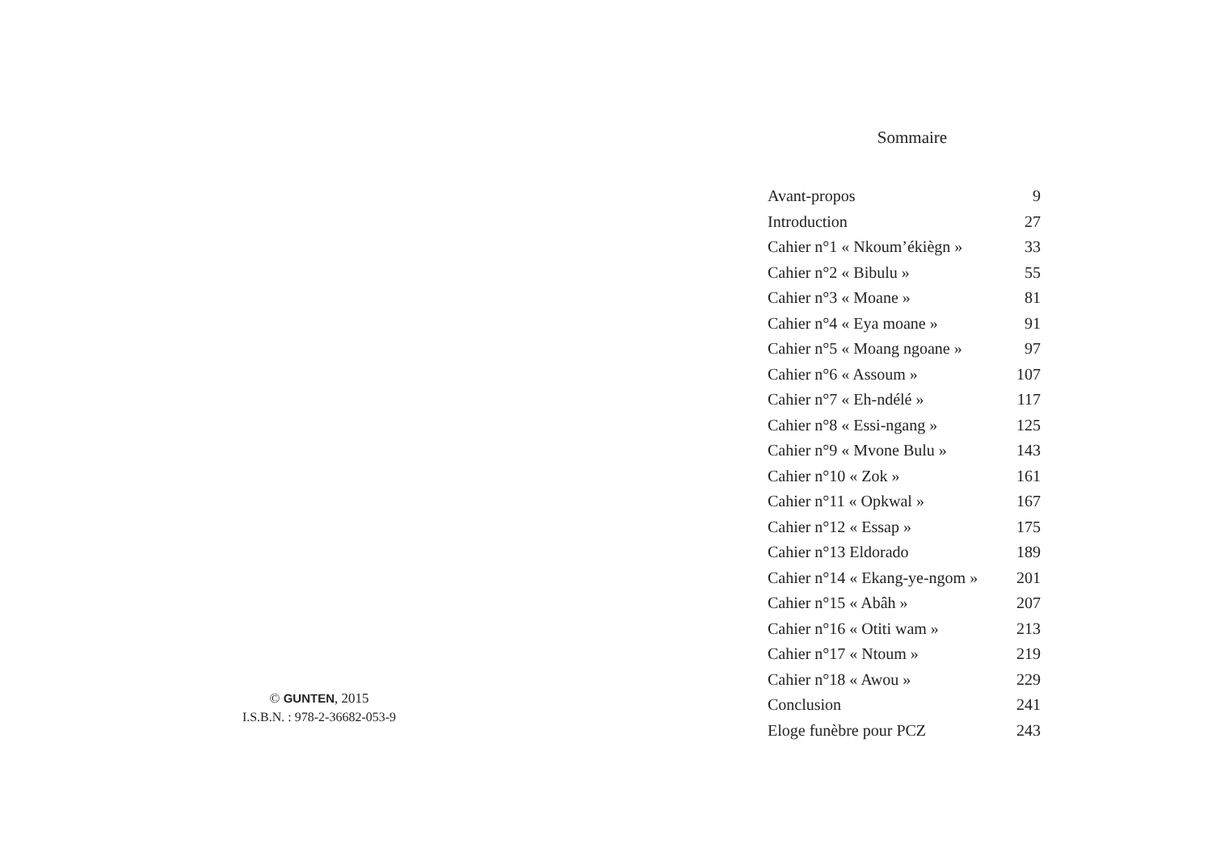© GUNTEN, 2015
I.S.B.N. : 978-2-36682-053-9
Sommaire
| Avant-propos | 9 |
| Introduction | 27 |
| Cahier n°1 « Nkoum’ékiègn » | 33 |
| Cahier n°2 « Bibulu » | 55 |
| Cahier n°3 « Moane » | 81 |
| Cahier n°4 « Eya moane » | 91 |
| Cahier n°5 « Moang ngoane » | 97 |
| Cahier n°6 « Assoum » | 107 |
| Cahier n°7 « Eh-ndélé » | 117 |
| Cahier n°8 « Essi-ngang » | 125 |
| Cahier n°9 « Mvone Bulu » | 143 |
| Cahier n°10 « Zok » | 161 |
| Cahier n°11 « Opkwal » | 167 |
| Cahier n°12 « Essap » | 175 |
| Cahier n°13 Eldorado | 189 |
| Cahier n°14 « Ekang-ye-ngom » | 201 |
| Cahier n°15 « Abâh » | 207 |
| Cahier n°16 « Otiti wam » | 213 |
| Cahier n°17 « Ntoum » | 219 |
| Cahier n°18 « Awou » | 229 |
| Conclusion | 241 |
| Eloge funèbre pour PCZ | 243 |